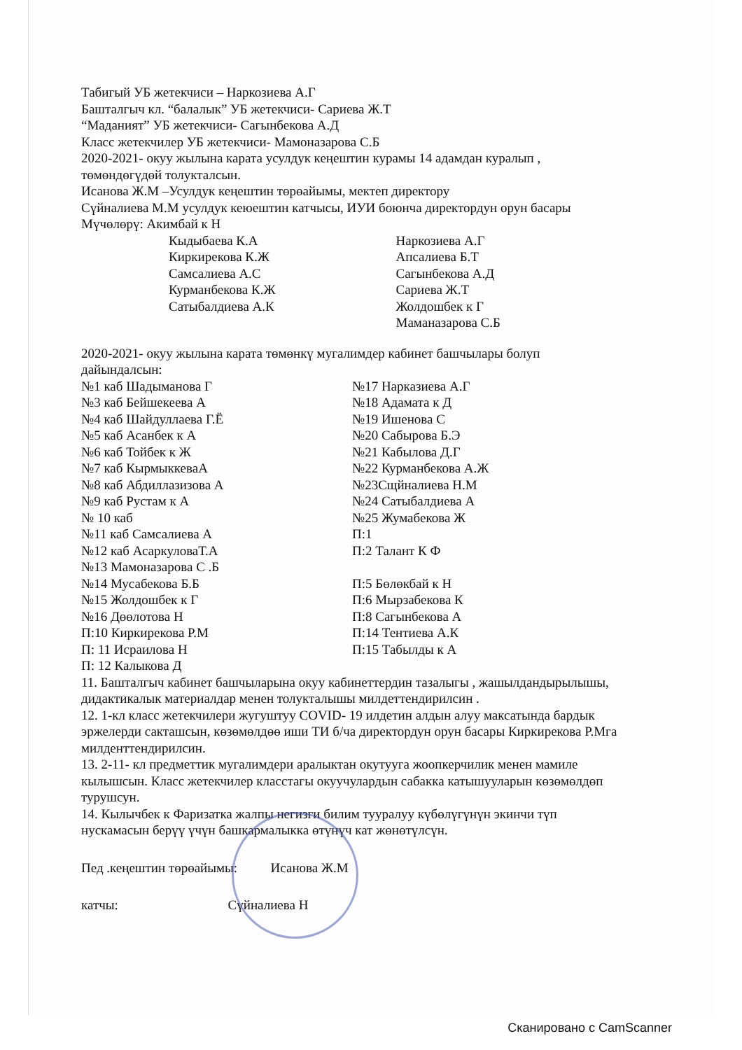Табигый УБ жетекчиси – Наркозиева А.Г
Башталгыч кл. “балалык” УБ жетекчиси- Сариева Ж.Т
“Маданият” УБ жетекчиси- Сагынбекова А.Д
Класс жетекчилер УБ жетекчиси- Мамоназарова С.Б
2020-2021- окуу жылына карата усулдук кеңештин курамы 14 адамдан куралып , төмөндөгүдөй толукталсын.
Исанова Ж.М –Усулдук кеңештин төрөайымы, мектеп директору
Сүйналиева М.М усулдук кеюештин катчысы, ИУИ боюнча директордун орун басары
Мүчөлөрү: Акимбай к Н
Кыдыбаева К.А
Киркирекова К.Ж
Самсалиева А.С
Курманбекова К.Ж
Сатыбалдиева А.К
Наркозиева А.Г
Апсалиева Б.Т
Сагынбекова А.Д
Сариева Ж.Т
Жолдошбек к Г
Маманазарова С.Б
2020-2021- окуу жылына карата төмөнкү мугалимдер кабинет башчылары болуп дайындалсын:
№1 каб Шадыманова Г
№3 каб Бейшекеева А
№4 каб Шайдуллаева Г.Ё
№5 каб Асанбек к А
№6 каб Тойбек к Ж
№7 каб КырмыккеваА
№8 каб Абдиллазизова А
№9 каб Рустам к А
№ 10 каб
№11 каб Самсалиева А
№12 каб АсаркуловаТ.А
№13 Мамоназарова С .Б
№14 Мусабекова Б.Б
№15 Жолдошбек к Г
№16 Дөөлотова Н
П:10 Киркирекова Р.М
П: 11 Исраилова Н
П: 12 Калыкова Д
№17 Нарказиева А.Г
№18 Адамата к Д
№19 Ишенова С
№20 Сабырова Б.Э
№21 Кабылова Д.Г
№22 Курманбекова А.Ж
№23Сщйналиева Н.М
№24 Сатыбалдиева А
№25 Жумабекова Ж
П:1
П:2 Талант К Ф
П:5 Бөлөкбай к Н
П:6 Мырзабекова К
П:8 Сагынбекова А
П:14 Тентиева А.К
П:15 Табылды к А
11. Башталгыч кабинет башчыларына окуу кабинеттердин тазалыгы , жашылдандырылышы, дидактикалык материалдар менен толукталышы милдеттендирилсин .
12. 1-кл класс жетекчилери жугуштуу COVID- 19 илдетин алдын алуу максатында бардык эржелерди сакташсын, көзөмөлдөө иши ТИ б/ча директордун орун басары Киркирекова Р.Мга милденттендирилсин.
13. 2-11- кл предметтик мугалимдери аралыктан окутууга жоопкерчилик менен мамиле кылышсын. Класс жетекчилер класстагы окуучулардын сабакка катышууларын көзөмөлдөп турушсун.
14. Кылычбек к Фаризатка жалпы негизги билим тууралуу күбөлүгүнүн экинчи түп нускамасын берүү үчүн башкармалыкка өтүнүч кат жөнөтүлсүн.
Пед .кеңештин төрөайымы: Исанова Ж.М
катчы: Сүйналиева Н
Сканировано с CamScanner